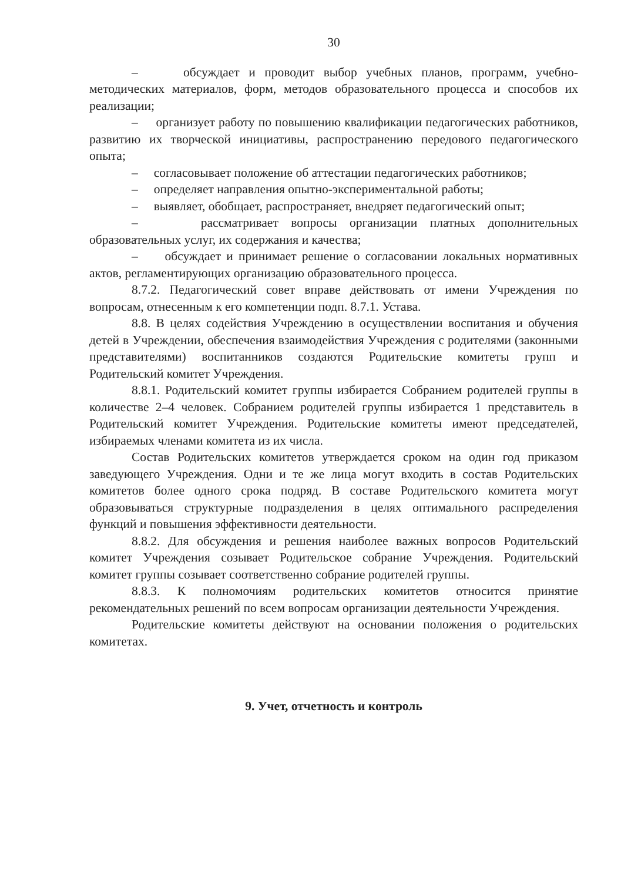30
– обсуждает и проводит выбор учебных планов, программ, учебно-методических материалов, форм, методов образовательного процесса и способов их реализации;
– организует работу по повышению квалификации педагогических работников, развитию их творческой инициативы, распространению передового педагогического опыта;
– согласовывает положение об аттестации педагогических работников;
– определяет направления опытно-экспериментальной работы;
– выявляет, обобщает, распространяет, внедряет педагогический опыт;
– рассматривает вопросы организации платных дополнительных образовательных услуг, их содержания и качества;
– обсуждает и принимает решение о согласовании локальных нормативных актов, регламентирующих организацию образовательного процесса.
8.7.2. Педагогический совет вправе действовать от имени Учреждения по вопросам, отнесенным к его компетенции подп. 8.7.1. Устава.
8.8. В целях содействия Учреждению в осуществлении воспитания и обучения детей в Учреждении, обеспечения взаимодействия Учреждения с родителями (законными представителями) воспитанников создаются Родительские комитеты групп и Родительский комитет Учреждения.
8.8.1. Родительский комитет группы избирается Собранием родителей группы в количестве 2–4 человек. Собранием родителей группы избирается 1 представитель в Родительский комитет Учреждения. Родительские комитеты имеют председателей, избираемых членами комитета из их числа.
Состав Родительских комитетов утверждается сроком на один год приказом заведующего Учреждения. Одни и те же лица могут входить в состав Родительских комитетов более одного срока подряд. В составе Родительского комитета могут образовываться структурные подразделения в целях оптимального распределения функций и повышения эффективности деятельности.
8.8.2. Для обсуждения и решения наиболее важных вопросов Родительский комитет Учреждения созывает Родительское собрание Учреждения. Родительский комитет группы созывает соответственно собрание родителей группы.
8.8.3. К полномочиям родительских комитетов относится принятие рекомендательных решений по всем вопросам организации деятельности Учреждения.
Родительские комитеты действуют на основании положения о родительских комитетах.
9. Учет, отчетность и контроль